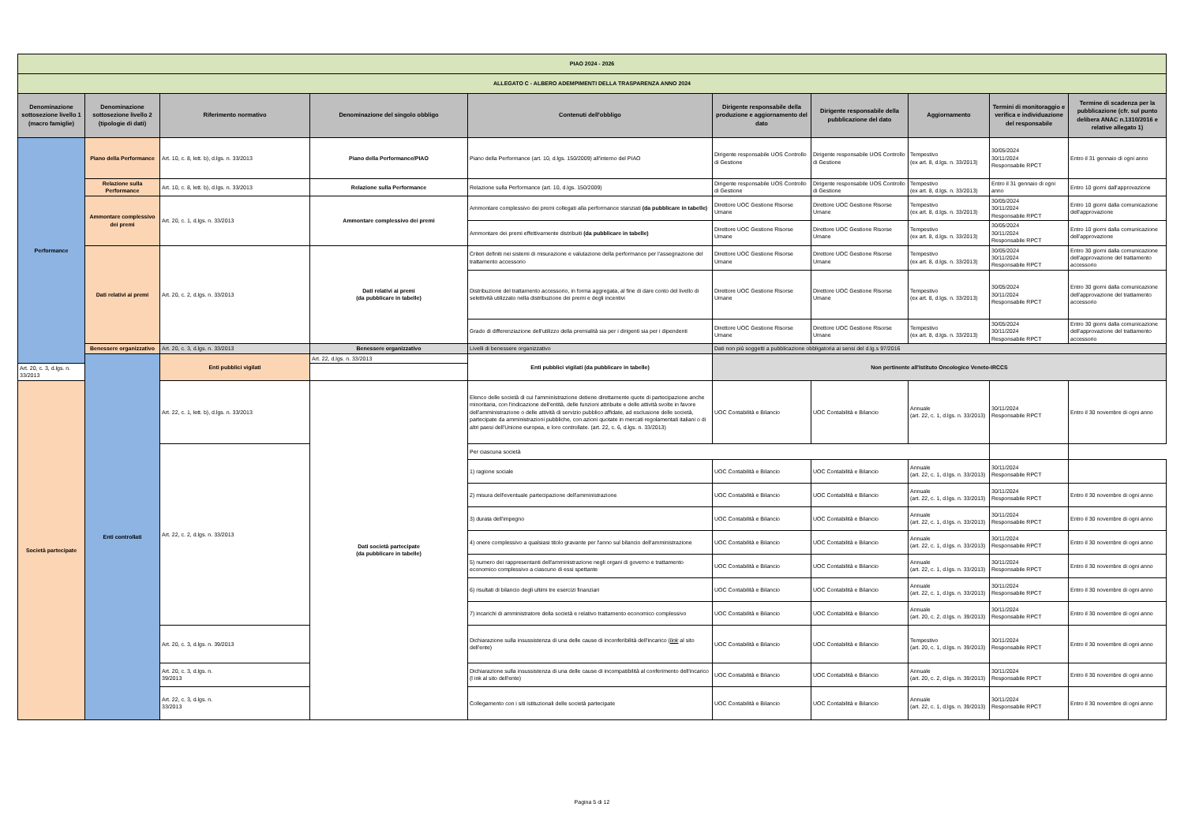| PIAO 2024 - 2026 | | | | | | | | | |
| ALLEGATO C - ALBERO ADEMPIMENTI DELLA TRASPARENZA ANNO 2024 | | | | | | | | | |
| Denominazione sottosezione livello 1 (macro famiglie) | Denominazione sottosezione livello 2 (tipologie di dati) | Riferimento normativo | Denominazione del singolo obbligo | Contenuti dell'obbligo | Dirigente responsabile della produzione e aggiornamento del dato | Dirigente responsabile della pubblicazione del dato | Aggiornamento | Termini di monitoraggio e verifica e individuazione del responsabile | Termine di scadenza per la pubblicazione (cfr. sul punto delibera ANAC n.1310/2016 e relative allegato 1) |
| Performance | Piano della Performance | Art. 10, c. 8, lett. b), d.lgs. n. 33/2013 | Piano della Performance/PIAO | Piano della Performance (art. 10, d.lgs. 150/2009) all'interno del PIAO | Dirigente responsabile UOS Controllo di Gestione | Dirigente responsabile UOS Controllo di Gestione | Tempestivo (ex art. 8, d.lgs. n. 33/2013) | 30/05/2024 30/11/2024 Responsabile RPCT | Entro il 31 gennaio di ogni anno |
| | Relazione sulla Performance | Art. 10, c. 8, lett. b), d.lgs. n. 33/2013 | Relazione sulla Performance | Relazione sulla Performance (art. 10, d.lgs. 150/2009) | Dirigente responsabile UOS Controllo di Gestione | Dirigente responsabile UOS Controllo di Gestione | Tempestivo (ex art. 8, d.lgs. n. 33/2013) | Entro il 31 gennaio di ogni anno | Entro 10 giorni dall'approvazione |
| | Ammontare complessivo dei premi | Art. 20, c. 1, d.lgs. n. 33/2013 | Ammontare complessivo dei premi | Ammontare complessivo dei premi collegati alla performance stanziati (da pubblicare in tabelle) | Direttore UOC Gestione Risorse Umane | Direttore UOC Gestione Risorse Umane | Tempestivo (ex art. 8, d.lgs. n. 33/2013) | 30/05/2024 30/11/2024 Responsabile RPCT | Entro 10 giorni dalla comunicazione dell'approvazione |
| | | | | Ammontare dei premi effettivamente distribuiti (da pubblicare in tabelle) | Direttore UOC Gestione Risorse Umane | Direttore UOC Gestione Risorse Umane | Tempestivo (ex art. 8, d.lgs. n. 33/2013) | 30/05/2024 30/11/2024 Responsabile RPCT | Entro 10 giorni dalla comunicazione dell'approvazione |
| | Dati relativi ai premi | Art. 20, c. 2, d.lgs. n. 33/2013 | Dati relativi ai premi (da pubblicare in tabelle) | Criteri definiti nei sistemi di misurazione e valutazione della performance per l'assegnazione del trattamento accessorio | Direttore UOC Gestione Risorse Umane | Direttore UOC Gestione Risorse Umane | Tempestivo (ex art. 8, d.lgs. n. 33/2013) | 30/05/2024 30/11/2024 Responsabile RPCT | Entro 30 giorni dalla comunicazione dell'approvazione del trattamento accessorio |
| | | | | Distribuzione del trattamento accessorio, in forma aggregata, al fine di dare conto del livello di selettività utilizzato nella distribuzione dei premi e degli incentivi | Direttore UOC Gestione Risorse Umane | Direttore UOC Gestione Risorse Umane | Tempestivo (ex art. 8, d.lgs. n. 33/2013) | 30/05/2024 30/11/2024 Responsabile RPCT | Entro 30 giorni dalla comunicazione dell'approvazione del trattamento accessorio |
| | | | | Grado di differenziazione dell'utilizzo della premialità sia per i dirigenti sia per i dipendenti | Direttore UOC Gestione Risorse Umane | Direttore UOC Gestione Risorse Umane | Tempestivo (ex art. 8, d.lgs. n. 33/2013) | 30/05/2024 30/11/2024 Responsabile RPCT | Entro 30 giorni dalla comunicazione dell'approvazione del trattamento accessorio |
| | Benessere organizzativo | Art. 20, c. 3, d.lgs. n. 33/2013 | Benessere organizzativo | Livelli di benessere organizzativo | Dati non più soggetti a pubblicazione obbligatoria ai sensi del d.lg.s 97/2016 | | | | |
| | Enti controllati | Enti pubblici vigilati | Art. 22, d.lgs. n. 33/2013 | Enti pubblici vigilati (da pubblicare in tabelle) | Non pertinente all'Istituto Oncologico Veneto-IRCCS | | | | |
| Art. 20, c. 3, d.lgs. n. 33/2013 | | | | | | | | | |
| Società partecipate | | Art. 22, c. 1, lett. b), d.lgs. n. 33/2013 | Dati società partecipate (da pubblicare in tabelle) | Elenco delle società di cui l'amministrazione detiene direttamente quote di partecipazione anche minoritaria, con l'indicazione dell'entità, delle funzioni attribuite e delle attività svolte in favore dell'amministrazione o delle attività di servizio pubblico affidate, ad esclusione delle società, partecipate da amministrazioni pubbliche, con azioni quotate in mercati regolamentati italiani o di altri paesi dell'Unione europea, e loro controllate. (art. 22, c. 6, d.lgs. n. 33/2013) | UOC Contabilità e Bilancio | UOC Contabilità e Bilancio | Annuale (art. 22, c. 1, d.lgs. n. 33/2013) | 30/11/2024 Responsabile RPCT | Entro il 30 novembre di ogni anno |
| | | Art. 22, c. 2, d.lgs. n. 33/2013 | | Per ciascuna società | | | | | |
| | | | | 1) ragione sociale | UOC Contabilità e Bilancio | UOC Contabilità e Bilancio | Annuale (art. 22, c. 1, d.lgs. n. 33/2013) | 30/11/2024 Responsabile RPCT | |
| | | | | 2) misura dell'eventuale partecipazione dell'amministrazione | UOC Contabilità e Bilancio | UOC Contabilità e Bilancio | Annuale (art. 22, c. 1, d.lgs. n. 33/2013) | 30/11/2024 Responsabile RPCT | Entro il 30 novembre di ogni anno |
| | | | | 3) durata dell'impegno | UOC Contabilità e Bilancio | UOC Contabilità e Bilancio | Annuale (art. 22, c. 1, d.lgs. n. 33/2013) | 30/11/2024 Responsabile RPCT | Entro il 30 novembre di ogni anno |
| | | | | 4) onere complessivo a qualsiasi titolo gravante per l'anno sul bilancio dell'amministrazione | UOC Contabilità e Bilancio | UOC Contabilità e Bilancio | Annuale (art. 22, c. 1, d.lgs. n. 33/2013) | 30/11/2024 Responsabile RPCT | Entro il 30 novembre di ogni anno |
| | | | | 5) numero dei rappresentanti dell'amministrazione negli organi di governo e trattamento economico complessivo a ciascuno di essi spettante | UOC Contabilità e Bilancio | UOC Contabilità e Bilancio | Annuale (art. 22, c. 1, d.lgs. n. 33/2013) | 30/11/2024 Responsabile RPCT | Entro il 30 novembre di ogni anno |
| | | | | 6) risultati di bilancio degli ultimi tre esercizi finanziari | UOC Contabilità e Bilancio | UOC Contabilità e Bilancio | Annuale (art. 22, c. 1, d.lgs. n. 33/2013) | 30/11/2024 Responsabile RPCT | Entro il 30 novembre di ogni anno |
| | | | | 7) incarichi di amministratore della società e relativo trattamento economico complessivo | UOC Contabilità e Bilancio | UOC Contabilità e Bilancio | Annuale (art. 20, c. 2, d.lgs. n. 39/2013) | 30/11/2024 Responsabile RPCT | Entro il 30 novembre di ogni anno |
| | | Art. 20, c. 3, d.lgs. n. 39/2013 | | Dichiarazione sulla insussistenza di una delle cause di inconferibilità dell'incarico ( link al sito dell'ente) | UOC Contabilità e Bilancio | UOC Contabilità e Bilancio | Tempestivo (art. 20, c. 1, d.lgs. n. 39/2013) | 30/11/2024 Responsabile RPCT | Entro il 30 novembre di ogni anno |
| | | Art. 20, c. 3, d.lgs. n. 39/2013 | | Dichiarazione sulla insussistenza di una delle cause di incompatibilità al conferimento dell'incarico (l ink al sito dell'ente) | UOC Contabilità e Bilancio | UOC Contabilità e Bilancio | Annuale (art. 20, c. 2, d.lgs. n. 39/2013) | 30/11/2024 Responsabile RPCT | Entro il 30 novembre di ogni anno |
| | | Art. 22, c. 3, d.lgs. n. 33/2013 | | Collegamento con i siti istituzionali delle società partecipate | UOC Contabilità e Bilancio | UOC Contabilità e Bilancio | Annuale (art. 22, c. 1, d.lgs. n. 39/2013) | 30/11/2024 Responsabile RPCT | Entro il 30 novembre di ogni anno |
Pagina 5 di 12